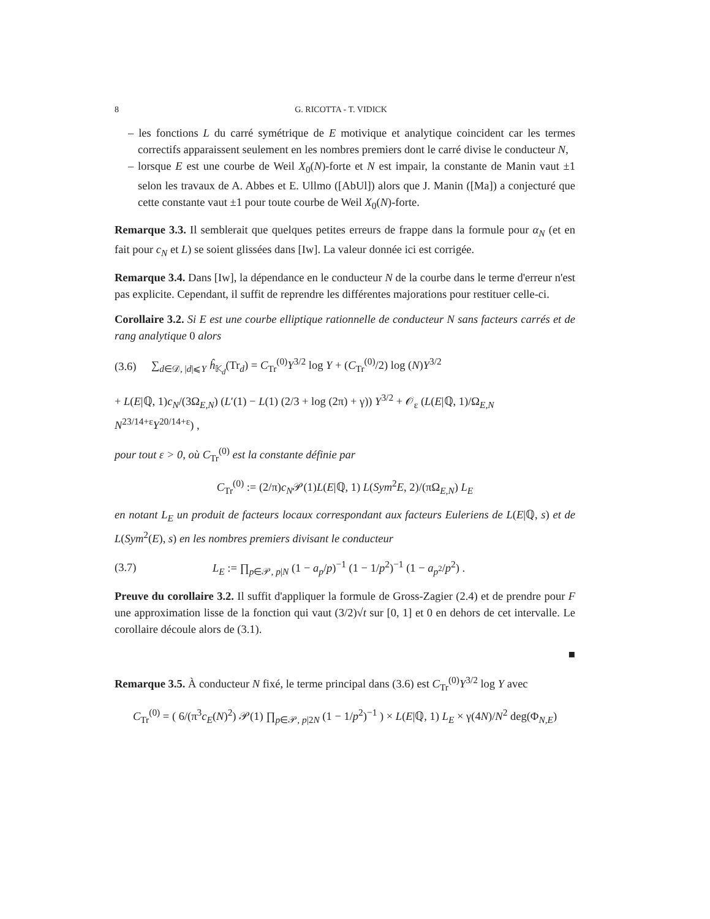8 G. RICOTTA - T. VIDICK
– les fonctions L du carré symétrique de E motivique et analytique coincident car les termes correctifs apparaissent seulement en les nombres premiers dont le carré divise le conducteur N,
– lorsque E est une courbe de Weil X<sub>0</sub>(N)-forte et N est impair, la constante de Manin vaut ±1 selon les travaux de A. Abbes et E. Ullmo ([AbUl]) alors que J. Manin ([Ma]) a conjecturé que cette constante vaut ±1 pour toute courbe de Weil X<sub>0</sub>(N)-forte.
Remarque 3.3. Il semblerait que quelques petites erreurs de frappe dans la formule pour α<sub>N</sub> (et en fait pour c<sub>N</sub> et L) se soient glissées dans [Iw]. La valeur donnée ici est corrigée.
Remarque 3.4. Dans [Iw], la dépendance en le conducteur N de la courbe dans le terme d'erreur n'est pas explicite. Cependant, il suffit de reprendre les différentes majorations pour restituer celle-ci.
Corollaire 3.2. Si E est une courbe elliptique rationnelle de conducteur N sans facteurs carrés et de rang analytique 0 alors
(3.6) ∑<sub>d∈𝒟, |d|⩽Y</sub> ĥ<sub>𝕂<sub>d</sub></sub>(Tr<sub>d</sub>) = C<sub>Tr</sub><sup>(0)</sup>Y<sup>3/2</sup> log Y + (C<sub>Tr</sub><sup>(0)</sup>/2) log (N)Y<sup>3/2</sup>
+ L(E|ℚ, 1)c<sub>N</sub>/(3Ω<sub>E,N</sub>) (L′(1) − L(1) (2/3 + log (2π) + γ)) Y<sup>3/2</sup> + 𝒪<sub>ε</sub> (L(E|ℚ, 1)/Ω<sub>E,N</sub> N<sup>23/14+ε</sup>Y<sup>20/14+ε</sup>) ,
pour tout ε > 0, où C<sub>Tr</sub><sup>(0)</sup> est la constante définie par
C<sub>Tr</sub><sup>(0)</sup> := (2/π)c<sub>N</sub>𝒫(1)L(E|ℚ, 1) L(Sym<sup>2</sup>E, 2)/(πΩ<sub>E,N</sub>) L<sub>E</sub>
en notant L<sub>E</sub> un produit de facteurs locaux correspondant aux facteurs Euleriens de L(E|ℚ, s) et de L(Sym<sup>2</sup>(E), s) en les nombres premiers divisant le conducteur
(3.7) L<sub>E</sub> := ∏<sub>p∈𝒫, p|N</sub> (1 − a<sub>p</sub>/p)<sup>−1</sup> (1 − 1/p<sup>2</sup>)<sup>−1</sup> (1 − a<sub>p<sup>2</sup></sub>/p<sup>2</sup>) .
Preuve du corollaire 3.2. Il suffit d'appliquer la formule de Gross-Zagier (2.4) et de prendre pour F une approximation lisse de la fonction qui vaut (3/2)√t sur [0, 1] et 0 en dehors de cet intervalle. Le corollaire découle alors de (3.1).
■
Remarque 3.5. À conducteur N fixé, le terme principal dans (3.6) est C<sub>Tr</sub><sup>(0)</sup>Y<sup>3/2</sup> log Y avec
C<sub>Tr</sub><sup>(0)</sup> = ( 6/(π<sup>3</sup>c<sub>E</sub>(N)<sup>2</sup>) 𝒫(1) ∏<sub>p∈𝒫, p|2N</sub> (1 − 1/p<sup>2</sup>)<sup>−1</sup> ) × L(E|ℚ, 1) L<sub>E</sub> × γ(4N)/N<sup>2</sup> deg(Φ<sub>N,E</sub>)